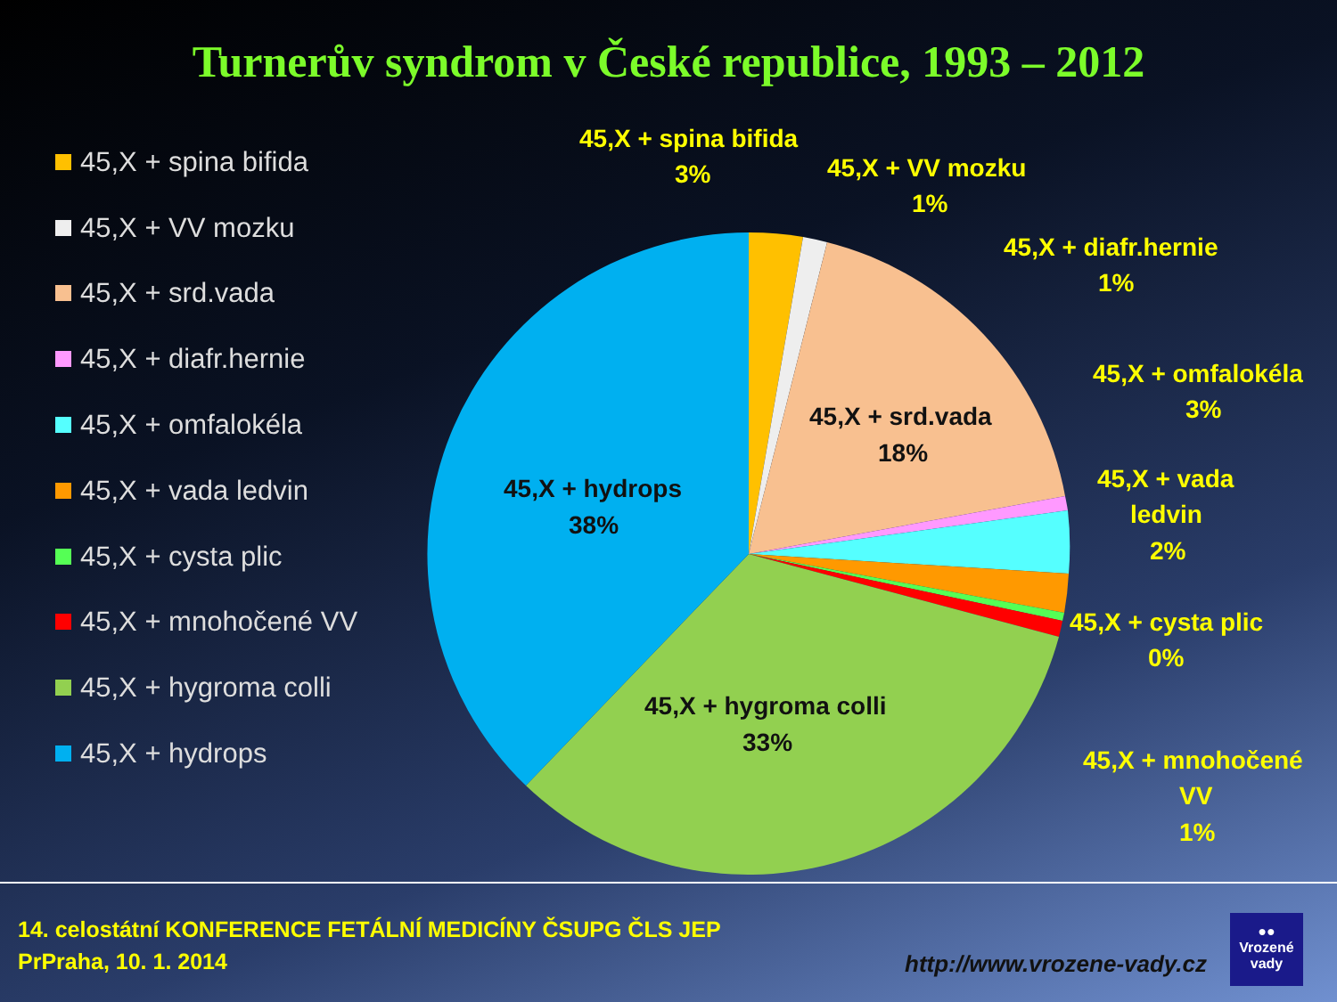Turnerův syndrom v České republice, 1993 – 2012
45,X + spina bifida
45,X + VV mozku
45,X + srd.vada
45,X + diafr.hernie
45,X + omfalokéla
45,X + vada ledvin
45,X + cysta plic
45,X + mnohočené VV
45,X + hygroma colli
45,X + hydrops
45,X + spina bifida
3%
45,X + VV mozku
1%
45,X + diafr.hernie
1%
45,X + omfalokéla
3%
45,X + vada
ledvin
2%
45,X + cysta plic
0%
45,X + mnohočené
VV
1%
45,X + srd.vada
18%
45,X + hydrops
38%
45,X + hygroma colli
33%
14. celostátní KONFERENCE FETÁLNÍ MEDICÍNY ČSUPG ČLS JEP
PrPraha, 10. 1. 2014
http://www.vrozene-vady.cz
●●
Vrozené
vady